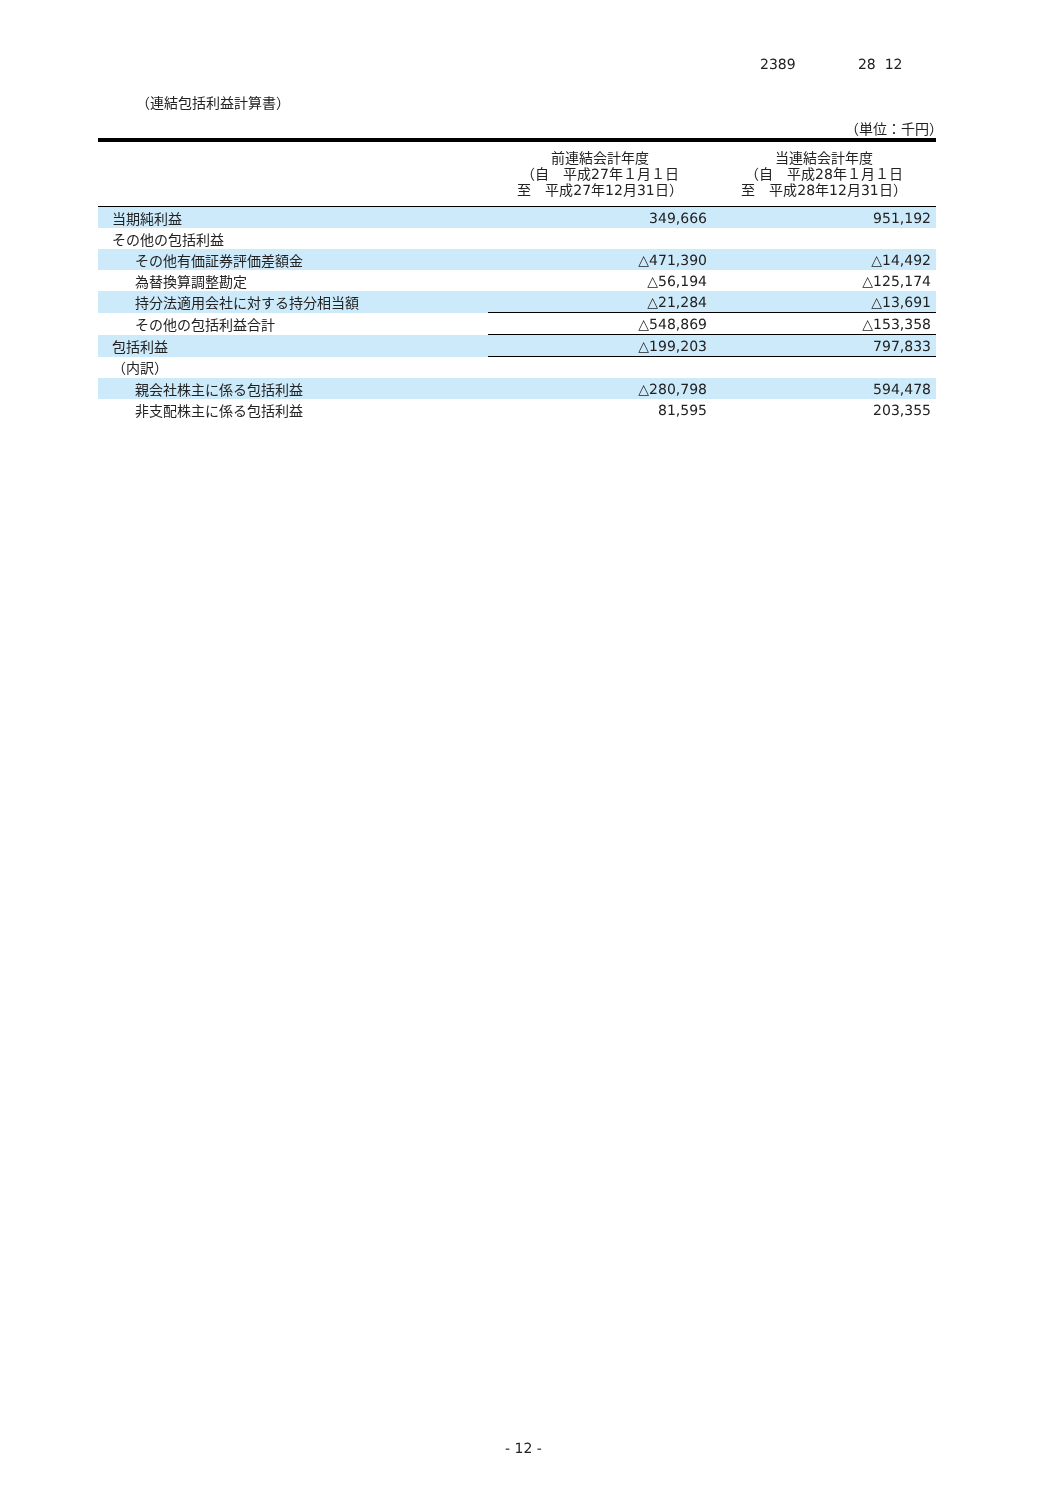2389 28 12
（連結包括利益計算書）
（単位：千円）
| | 前連結会計年度 （自 平成27年１月１日 至 平成27年12月31日） | 当連結会計年度 （自 平成28年１月１日 至 平成28年12月31日） |
| --- | --- | --- |
| 当期純利益 | 349,666 | 951,192 |
| その他の包括利益 | | |
| その他有価証券評価差額金 | △471,390 | △14,492 |
| 為替換算調整勘定 | △56,194 | △125,174 |
| 持分法適用会社に対する持分相当額 | △21,284 | △13,691 |
| その他の包括利益合計 | △548,869 | △153,358 |
| 包括利益 | △199,203 | 797,833 |
| （内訳） | | |
| 親会社株主に係る包括利益 | △280,798 | 594,478 |
| 非支配株主に係る包括利益 | 81,595 | 203,355 |
- 12 -